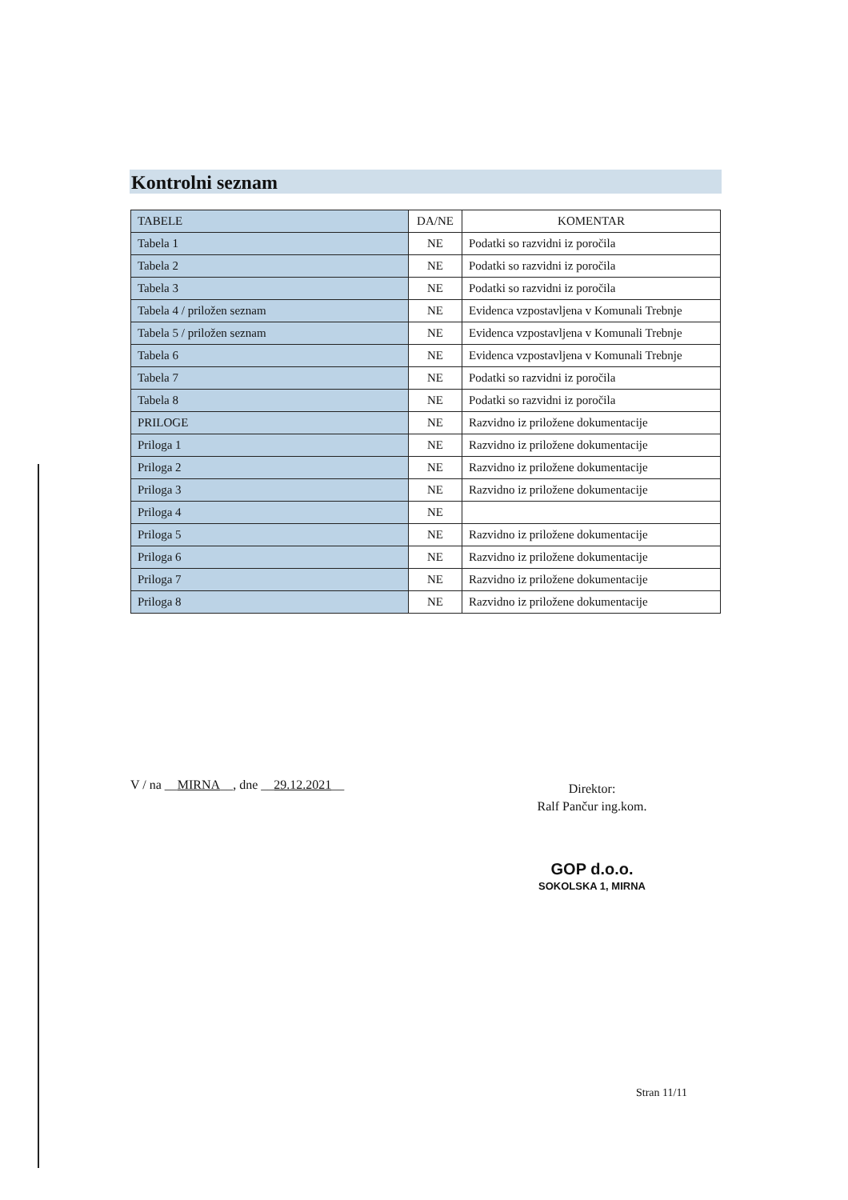Kontrolni seznam
| TABELE | DA/NE | KOMENTAR |
| --- | --- | --- |
| Tabela 1 | NE | Podatki so razvidni iz poročila |
| Tabela 2 | NE | Podatki so razvidni iz poročila |
| Tabela 3 | NE | Podatki so razvidni iz poročila |
| Tabela 4 / priložen seznam | NE | Evidenca vzpostavljena v Komunali Trebnje |
| Tabela 5 / priložen seznam | NE | Evidenca vzpostavljena v Komunali Trebnje |
| Tabela 6 | NE | Evidenca vzpostavljena v Komunali Trebnje |
| Tabela 7 | NE | Podatki so razvidni iz poročila |
| Tabela 8 | NE | Podatki so razvidni iz poročila |
| PRILOGE | NE | Razvidno iz priložene dokumentacije |
| Priloga 1 | NE | Razvidno iz priložene dokumentacije |
| Priloga 2 | NE | Razvidno iz priložene dokumentacije |
| Priloga 3 | NE | Razvidno iz priložene dokumentacije |
| Priloga 4 | NE | |
| Priloga 5 | NE | Razvidno iz priložene dokumentacije |
| Priloga 6 | NE | Razvidno iz priložene dokumentacije |
| Priloga 7 | NE | Razvidno iz priložene dokumentacije |
| Priloga 8 | NE | Razvidno iz priložene dokumentacije |
V / na __MIRNA__, dne __29.12.2021__
Direktor:
Ralf Pančur ing.kom.
GOP d.o.o.
SOKOLSKA 1, MIRNA
Stran 11/11